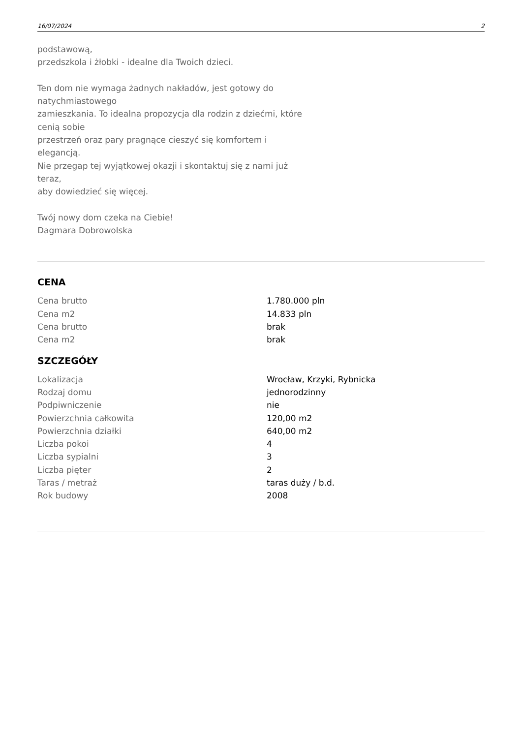16/07/2024 2
podstawową,
przedszkola i żłobki - idealne dla Twoich dzieci.
Ten dom nie wymaga żadnych nakładów, jest gotowy do
natychmiastowego
zamieszkania. To idealna propozycja dla rodzin z dziećmi, które
cenią sobie
przestrzeń oraz pary pragnące cieszyć się komfortem i
elegancją.
Nie przegap tej wyjątkowej okazji i skontaktuj się z nami już
teraz,
aby dowiedzieć się więcej.
Twój nowy dom czeka na Ciebie!
Dagmara Dobrowolska
CENA
| Cena brutto | 1.780.000 pln |
| Cena m2 | 14.833 pln |
| Cena brutto | brak |
| Cena m2 | brak |
SZCZEGÓŁY
| Lokalizacja | Wrocław, Krzyki, Rybnicka |
| Rodzaj domu | jednorodzinny |
| Podpiwniczenie | nie |
| Powierzchnia całkowita | 120,00 m2 |
| Powierzchnia działki | 640,00 m2 |
| Liczba pokoi | 4 |
| Liczba sypialni | 3 |
| Liczba pięter | 2 |
| Taras / metraż | taras duży / b.d. |
| Rok budowy | 2008 |